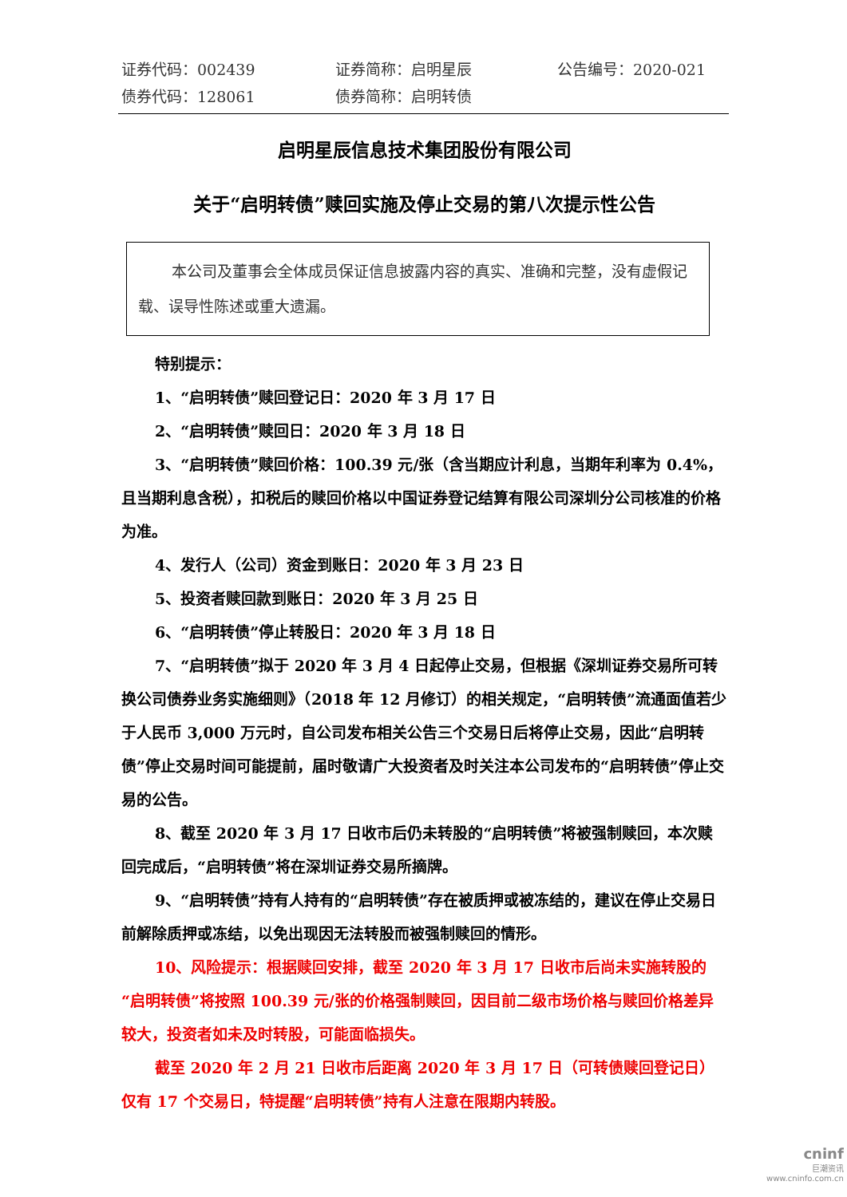证券代码：002439
证券简称：启明星辰
公告编号：2020-021
债券代码：128061
债券简称：启明转债
启明星辰信息技术集团股份有限公司
关于“启明转债”赎回实施及停止交易的第八次提示性公告
本公司及董事会全体成员保证信息披露内容的真实、准确和完整，没有虚假记载、误导性陈述或重大遗漏。
特别提示：
1、“启明转债”赎回登记日：2020 年 3 月 17 日
2、“启明转债”赎回日：2020 年 3 月 18 日
3、“启明转债”赎回价格：100.39 元/张（含当期应计利息，当期年利率为 0.4%，且当期利息含税），扣税后的赎回价格以中国证券登记结算有限公司深圳分公司核准的价格为准。
4、发行人（公司）资金到账日：2020 年 3 月 23 日
5、投资者赎回款到账日：2020 年 3 月 25 日
6、“启明转债”停止转股日：2020 年 3 月 18 日
7、“启明转债”拟于 2020 年 3 月 4 日起停止交易，但根据《深圳证券交易所可转换公司债券业务实施细则》（2018 年 12 月修订）的相关规定，“启明转债”流通面值若少于人民币 3,000 万元时，自公司发布相关公告三个交易日后将停止交易，因此“启明转债”停止交易时间可能提前，届时敬请广大投资者及时关注本公司发布的“启明转债”停止交易的公告。
8、截至 2020 年 3 月 17 日收市后仍未转股的“启明转债”将被强制赎回，本次赎回完成后，“启明转债”将在深圳证券交易所摘牌。
9、“启明转债”持有人持有的“启明转债”存在被质押或被冻结的，建议在停止交易日前解除质押或冻结，以免出现因无法转股而被强制赎回的情形。
10、风险提示：根据赎回安排，截至 2020 年 3 月 17 日收市后尚未实施转股的“启明转债”将按照 100.39 元/张的价格强制赎回，因目前二级市场价格与赎回价格差异较大，投资者如未及时转股，可能面临损失。
截至 2020 年 2 月 21 日收市后距离 2020 年 3 月 17 日（可转债赎回登记日）仅有 17 个交易日，特提醒“启明转债”持有人注意在限期内转股。
cninf
巨潮资讯
www.cninfo.com.cn